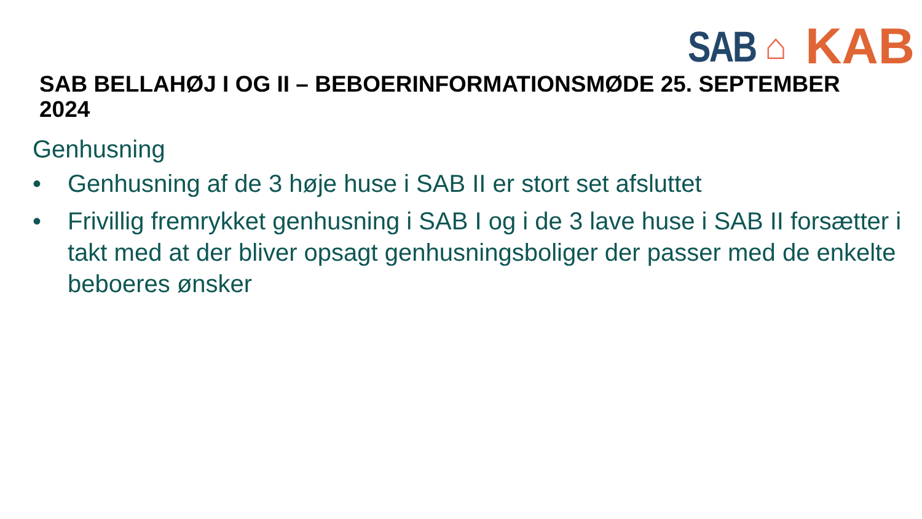SAB ⌂ KAB
SAB BELLAHØJ I OG II – BEBOERINFORMATIONSMØDE 25. SEPTEMBER 2024
Genhusning
• Genhusning af de 3 høje huse i SAB II er stort set afsluttet
• Frivillig fremrykket genhusning i SAB I og i de 3 lave huse i SAB II forsætter i takt med at der bliver opsagt genhusningsboliger der passer med de enkelte beboeres ønsker